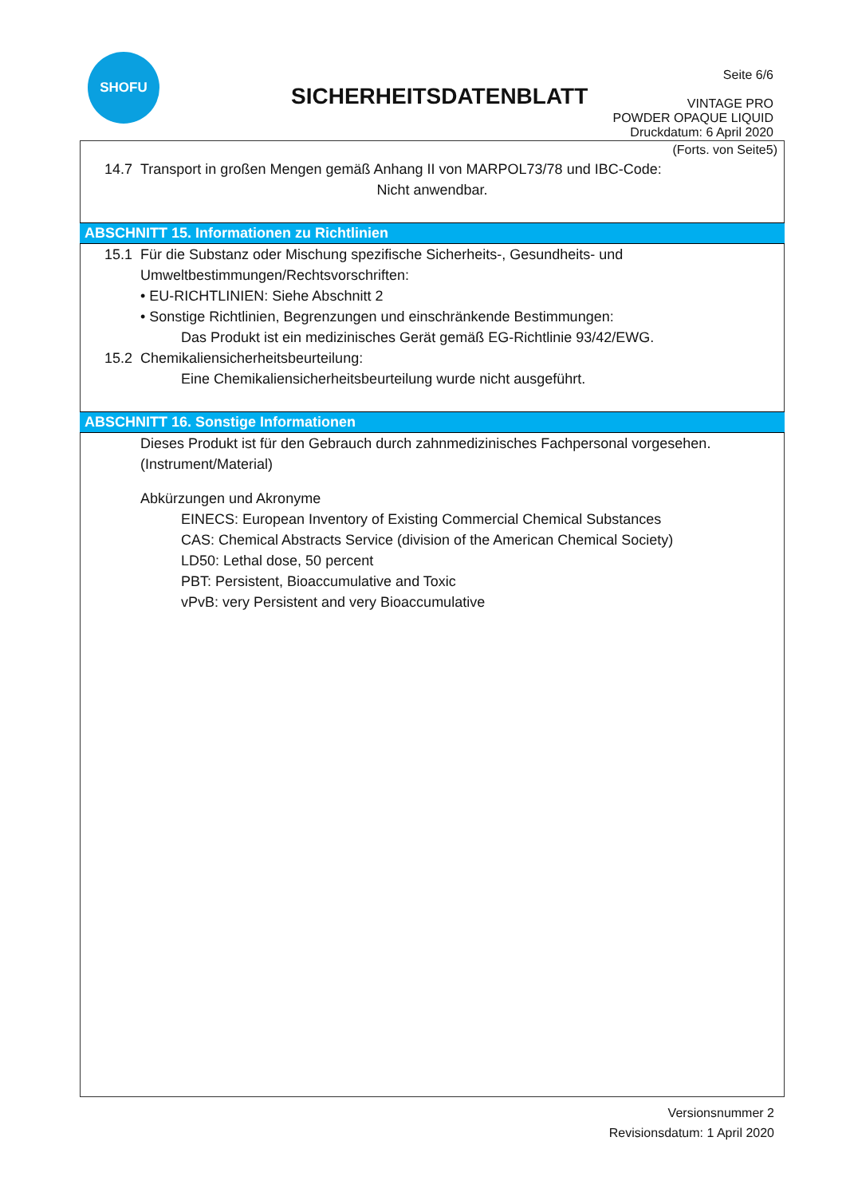SHOFU
SICHERHEITSDATENBLATT
Seite 6/6
VINTAGE PRO
POWDER OPAQUE LIQUID
Druckdatum: 6 April 2020
(Forts. von Seite5)
14.7 Transport in großen Mengen gemäß Anhang II von MARPOL73/78 und IBC-Code:
Nicht anwendbar.
ABSCHNITT 15. Informationen zu Richtlinien
15.1 Für die Substanz oder Mischung spezifische Sicherheits-, Gesundheits- und
Umweltbestimmungen/Rechtsvorschriften:
• EU-RICHTLINIEN: Siehe Abschnitt 2
• Sonstige Richtlinien, Begrenzungen und einschränkende Bestimmungen:
Das Produkt ist ein medizinisches Gerät gemäß EG-Richtlinie 93/42/EWG.
15.2 Chemikaliensicherheitsbeurteilung:
Eine Chemikaliensicherheitsbeurteilung wurde nicht ausgeführt.
ABSCHNITT 16. Sonstige Informationen
Dieses Produkt ist für den Gebrauch durch zahnmedizinisches Fachpersonal vorgesehen.
(Instrument/Material)
Abkürzungen und Akronyme
EINECS: European Inventory of Existing Commercial Chemical Substances
CAS: Chemical Abstracts Service (division of the American Chemical Society)
LD50: Lethal dose, 50 percent
PBT: Persistent, Bioaccumulative and Toxic
vPvB: very Persistent and very Bioaccumulative
Versionsnummer 2
Revisionsdatum: 1 April 2020